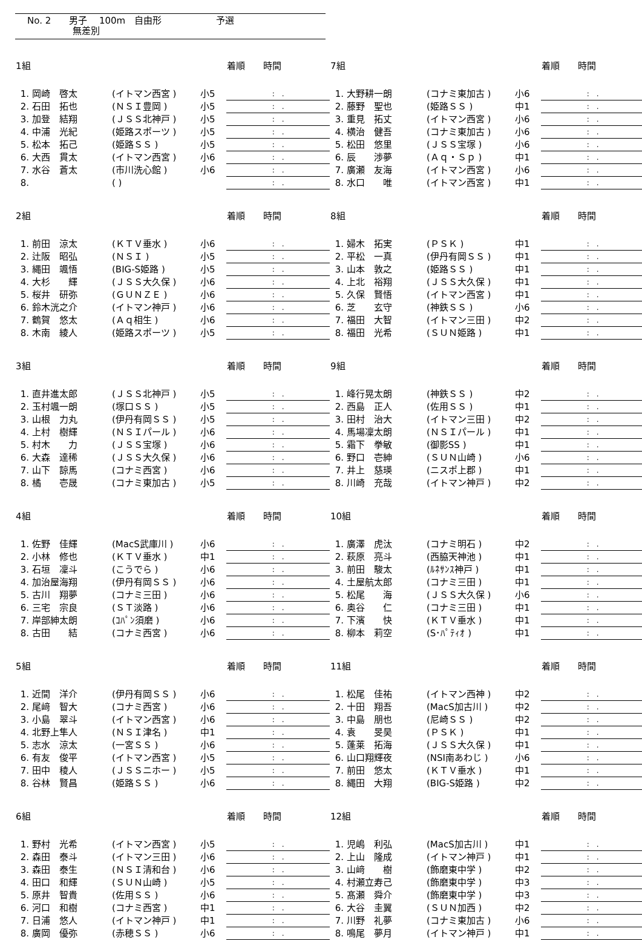No. 2　　男子　 100m　自由形　　　　　　予選
　　　　　無差別
| 1組 | | | | 着順 時間 |
| --- | --- | --- | --- | --- |
| | 1. 岡崎 啓太 | (イトマン西宮 ) | 小5 | : . |
| | 2. 石田 拓也 | (ＮＳＩ豊岡 ) | 小5 | : . |
| | 3. 加登 結翔 | (ＪＳＳ北神戸 ) | 小5 | : . |
| | 4. 中浦 光紀 | (姫路スポーツ ) | 小5 | : . |
| | 5. 松本 拓己 | (姫路ＳＳ ) | 小5 | : . |
| | 6. 大西 貫太 | (イトマン西宮 ) | 小6 | : . |
| | 7. 水谷 蒼太 | (市川洗心館 ) | 小6 | : . |
| | 8. | ( ) | | : . |
| 7組 | | | | 着順 時間 |
| --- | --- | --- | --- | --- |
| | 1. 大野耕一朗 | (コナミ東加古 ) | 小6 | : . |
| | 2. 藤野 聖也 | (姫路ＳＳ ) | 中1 | : . |
| | 3. 重見 拓丈 | (イトマン西宮 ) | 小6 | : . |
| | 4. 横治 健吾 | (コナミ東加古 ) | 小6 | : . |
| | 5. 松田 悠里 | (ＪＳＳ宝塚 ) | 小6 | : . |
| | 6. 辰 渉夢 | (Ａｑ・Ｓｐ ) | 中1 | : . |
| | 7. 廣瀬 友海 | (イトマン西宮 ) | 小6 | : . |
| | 8. 水口 唯 | (イトマン西宮 ) | 中1 | : . |
| 2組 | | | | 着順 時間 |
| --- | --- | --- | --- | --- |
| | 1. 前田 涼太 | (ＫＴＶ垂水 ) | 小6 | : . |
| | 2. 辻阪 昭弘 | (ＮＳＩ ) | 小5 | : . |
| | 3. 縄田 颯悟 | (BIG-S姫路 ) | 小5 | : . |
| | 4. 大杉 輝 | (ＪＳＳ大久保 ) | 小6 | : . |
| | 5. 桜井 研弥 | (ＧＵＮＺＥ ) | 小6 | : . |
| | 6. 鈴木洸之介 | (イトマン神戸 ) | 小6 | : . |
| | 7. 鶴賀 悠太 | (Ａｑ相生 ) | 小6 | : . |
| | 8. 木南 綾人 | (姫路スポーツ ) | 小5 | : . |
| 8組 | | | | 着順 時間 |
| --- | --- | --- | --- | --- |
| | 1. 婦木 拓実 | (ＰＳＫ ) | 中1 | : . |
| | 2. 平松 一真 | (伊丹有岡ＳＳ ) | 中1 | : . |
| | 3. 山本 敦之 | (姫路ＳＳ ) | 中1 | : . |
| | 4. 上北 裕翔 | (ＪＳＳ大久保 ) | 中1 | : . |
| | 5. 久保 賢悟 | (イトマン西宮 ) | 中1 | : . |
| | 6. 芝 玄守 | (神鉄ＳＳ ) | 小6 | : . |
| | 7. 福田 大智 | (イトマン三田 ) | 中2 | : . |
| | 8. 福田 光希 | (ＳＵＮ姫路 ) | 中1 | : . |
| 3組 | | | | 着順 時間 |
| --- | --- | --- | --- | --- |
| | 1. 直井進太郎 | (ＪＳＳ北神戸 ) | 小5 | : . |
| | 2. 玉村颯一朗 | (塚口ＳＳ ) | 小5 | : . |
| | 3. 山根 力丸 | (伊丹有岡ＳＳ ) | 小5 | : . |
| | 4. 上村 樹輝 | (ＮＳＩパール ) | 小6 | : . |
| | 5. 村木 力 | (ＪＳＳ宝塚 ) | 小6 | : . |
| | 6. 大森 達稀 | (ＪＳＳ大久保 ) | 小6 | : . |
| | 7. 山下 諒馬 | (コナミ西宮 ) | 小6 | : . |
| | 8. 橘 壱晟 | (コナミ東加古 ) | 小5 | : . |
| 9組 | | | | 着順 時間 |
| --- | --- | --- | --- | --- |
| | 1. 峰行晃太朗 | (神鉄ＳＳ ) | 中2 | : . |
| | 2. 西島 正人 | (佐用ＳＳ ) | 中1 | : . |
| | 3. 田村 治大 | (イトマン三田 ) | 中2 | : . |
| | 4. 馬場凜太朗 | (ＮＳＩパール ) | 中1 | : . |
| | 5. 霜下 拳敏 | (御影SS ) | 中1 | : . |
| | 6. 野口 壱紳 | (ＳＵＮ山崎 ) | 小6 | : . |
| | 7. 井上 慈瑛 | (ニスポ上郡 ) | 中1 | : . |
| | 8. 川崎 充哉 | (イトマン神戸 ) | 中2 | : . |
| 4組 | | | | 着順 時間 |
| --- | --- | --- | --- | --- |
| | 1. 佐野 佳輝 | (MacS武庫川 ) | 小6 | : . |
| | 2. 小林 修也 | (ＫＴＶ垂水 ) | 中1 | : . |
| | 3. 石垣 凜斗 | (こうでら ) | 小6 | : . |
| | 4. 加治屋海翔 | (伊丹有岡ＳＳ ) | 小6 | : . |
| | 5. 古川 翔夢 | (コナミ三田 ) | 小6 | : . |
| | 6. 三宅 宗良 | (ＳＴ淡路 ) | 小6 | : . |
| | 7. 岸部紳太朗 | (ｺﾊﾟﾝ須磨 ) | 小6 | : . |
| | 8. 古田 結 | (コナミ西宮 ) | 小6 | : . |
| 10組 | | | | 着順 時間 |
| --- | --- | --- | --- | --- |
| | 1. 廣澤 虎汰 | (コナミ明石 ) | 中2 | : . |
| | 2. 萩原 亮斗 | (西脇天神池 ) | 中1 | : . |
| | 3. 前田 駿太 | (ﾙﾈｻﾝｽ神戸 ) | 中1 | : . |
| | 4. 土屋航太郎 | (コナミ三田 ) | 中1 | : . |
| | 5. 松尾 海 | (ＪＳＳ大久保 ) | 小6 | : . |
| | 6. 奥谷 仁 | (コナミ三田 ) | 中1 | : . |
| | 7. 下濱 快 | (ＫＴＶ垂水 ) | 中1 | : . |
| | 8. 柳本 莉空 | (S･ﾊﾟﾃｨｵ ) | 中1 | : . |
| 5組 | | | | 着順 時間 |
| --- | --- | --- | --- | --- |
| | 1. 近間 洋介 | (伊丹有岡ＳＳ ) | 小6 | : . |
| | 2. 尾﨑 智大 | (コナミ西宮 ) | 小6 | : . |
| | 3. 小島 翠斗 | (イトマン西宮 ) | 小6 | : . |
| | 4. 北野上隼人 | (ＮＳＩ津名 ) | 中1 | : . |
| | 5. 志水 涼太 | (一宮ＳＳ ) | 小6 | : . |
| | 6. 有友 俊平 | (イトマン西宮 ) | 小5 | : . |
| | 7. 田中 稜人 | (ＪＳＳニホー ) | 小5 | : . |
| | 8. 谷林 賢昌 | (姫路ＳＳ ) | 小6 | : . |
| 11組 | | | | 着順 時間 |
| --- | --- | --- | --- | --- |
| | 1. 松尾 佳祐 | (イトマン西神 ) | 中2 | : . |
| | 2. 十田 翔吾 | (MacS加古川 ) | 中2 | : . |
| | 3. 中島 朋也 | (尼崎ＳＳ ) | 中2 | : . |
| | 4. 袁 旻昊 | (ＰＳＫ ) | 中1 | : . |
| | 5. 蓬莱 拓海 | (ＪＳＳ大久保 ) | 中1 | : . |
| | 6. 山口翔輝夜 | (NSI南あわじ ) | 小6 | : . |
| | 7. 前田 悠太 | (ＫＴＶ垂水 ) | 中1 | : . |
| | 8. 縄田 大翔 | (BIG-S姫路 ) | 中2 | : . |
| 6組 | | | | 着順 時間 |
| --- | --- | --- | --- | --- |
| | 1. 野村 光希 | (イトマン西宮 ) | 小5 | : . |
| | 2. 森田 泰斗 | (イトマン三田 ) | 小6 | : . |
| | 3. 森田 泰生 | (ＮＳＩ清和台 ) | 小6 | : . |
| | 4. 田口 和輝 | (ＳＵＮ山崎 ) | 小5 | : . |
| | 5. 原井 智貴 | (佐用ＳＳ ) | 小6 | : . |
| | 6. 河口 和樹 | (コナミ西宮 ) | 中1 | : . |
| | 7. 日浦 悠人 | (イトマン神戸 ) | 中1 | : . |
| | 8. 廣岡 優弥 | (赤穂ＳＳ ) | 小6 | : . |
| 12組 | | | | 着順 時間 |
| --- | --- | --- | --- | --- |
| | 1. 児嶋 利弘 | (MacS加古川 ) | 中1 | : . |
| | 2. 上山 隆成 | (イトマン神戸 ) | 中1 | : . |
| | 3. 山﨑 樹 | (飾磨東中学 ) | 中2 | : . |
| | 4. 村瀬立寿己 | (飾磨東中学 ) | 中3 | : . |
| | 5. 髙瀬 舜介 | (飾磨東中学 ) | 中3 | : . |
| | 6. 大谷 圭翼 | (ＳＵＮ加西 ) | 中2 | : . |
| | 7. 川野 礼夢 | (コナミ東加古 ) | 小6 | : . |
| | 8. 鳴尾 夢月 | (イトマン神戸 ) | 中1 | : . |